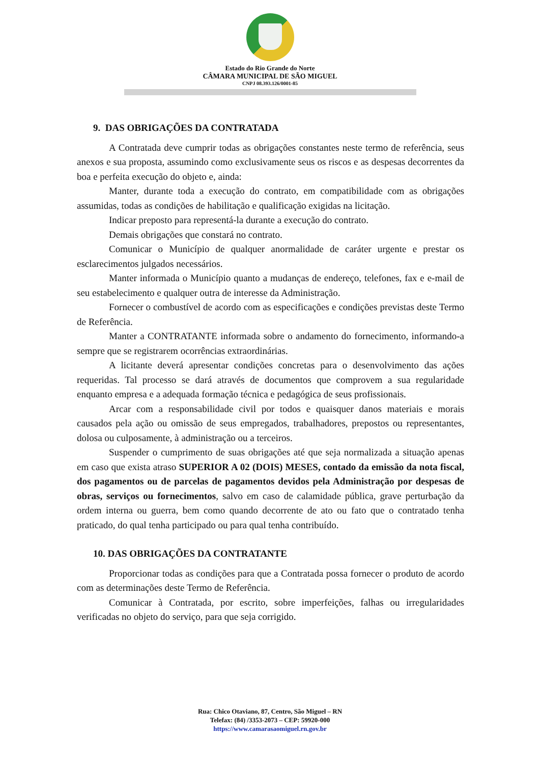Estado do Rio Grande do Norte
CÂMARA MUNICIPAL DE SÃO MIGUEL
CNPJ 08.393.126/0001-85
9. DAS OBRIGAÇÕES DA CONTRATADA
A Contratada deve cumprir todas as obrigações constantes neste termo de referência, seus anexos e sua proposta, assumindo como exclusivamente seus os riscos e as despesas decorrentes da boa e perfeita execução do objeto e, ainda:
Manter, durante toda a execução do contrato, em compatibilidade com as obrigações assumidas, todas as condições de habilitação e qualificação exigidas na licitação.
Indicar preposto para representá-la durante a execução do contrato.
Demais obrigações que constará no contrato.
Comunicar o Município de qualquer anormalidade de caráter urgente e prestar os esclarecimentos julgados necessários.
Manter informada o Município quanto a mudanças de endereço, telefones, fax e e-mail de seu estabelecimento e qualquer outra de interesse da Administração.
Fornecer o combustível de acordo com as especificações e condições previstas deste Termo de Referência.
Manter a CONTRATANTE informada sobre o andamento do fornecimento, informando-a sempre que se registrarem ocorrências extraordinárias.
A licitante deverá apresentar condições concretas para o desenvolvimento das ações requeridas. Tal processo se dará através de documentos que comprovem a sua regularidade enquanto empresa e a adequada formação técnica e pedagógica de seus profissionais.
Arcar com a responsabilidade civil por todos e quaisquer danos materiais e morais causados pela ação ou omissão de seus empregados, trabalhadores, prepostos ou representantes, dolosa ou culposamente, à administração ou a terceiros.
Suspender o cumprimento de suas obrigações até que seja normalizada a situação apenas em caso que exista atraso SUPERIOR A 02 (DOIS) MESES, contado da emissão da nota fiscal, dos pagamentos ou de parcelas de pagamentos devidos pela Administração por despesas de obras, serviços ou fornecimentos, salvo em caso de calamidade pública, grave perturbação da ordem interna ou guerra, bem como quando decorrente de ato ou fato que o contratado tenha praticado, do qual tenha participado ou para qual tenha contribuído.
10. DAS OBRIGAÇÕES DA CONTRATANTE
Proporcionar todas as condições para que a Contratada possa fornecer o produto de acordo com as determinações deste Termo de Referência.
Comunicar à Contratada, por escrito, sobre imperfeições, falhas ou irregularidades verificadas no objeto do serviço, para que seja corrigido.
Rua: Chico Otaviano, 87, Centro, São Miguel – RN
Telefax: (84) /3353-2073 – CEP: 59920-000
https://www.camarasaomiguel.rn.gov.br